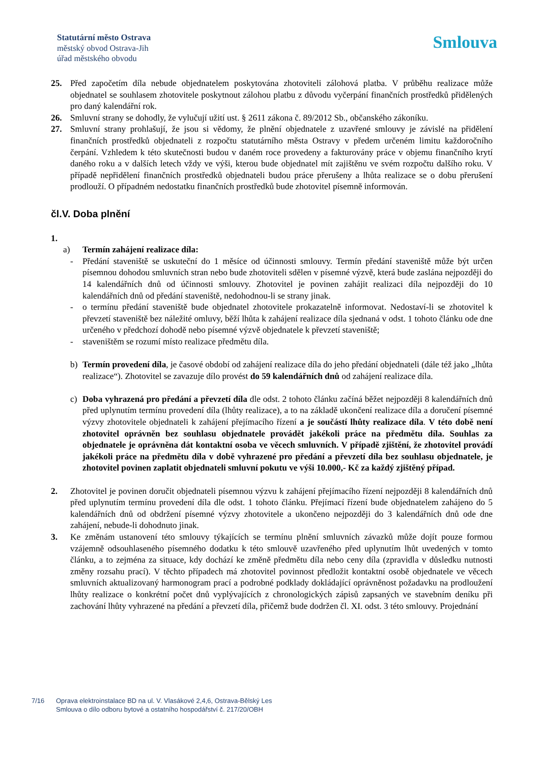Statutární město Ostrava
městský obvod Ostrava-Jih
úřad městského obvodu
Smlouva
25. Před započetím díla nebude objednatelem poskytována zhotoviteli zálohová platba. V průběhu realizace může objednatel se souhlasem zhotovitele poskytnout zálohou platbu z důvodu vyčerpání finančních prostředků přidělených pro daný kalendářní rok.
26. Smluvní strany se dohodly, že vylučují užití ust. § 2611 zákona č. 89/2012 Sb., občanského zákoníku.
27. Smluvní strany prohlašují, že jsou si vědomy, že plnění objednatele z uzavřené smlouvy je závislé na přidělení finančních prostředků objednateli z rozpočtu statutárního města Ostravy v předem určeném limitu každoročního čerpání. Vzhledem k této skutečnosti budou v daném roce provedeny a fakturovány práce v objemu finančního krytí daného roku a v dalších letech vždy ve výši, kterou bude objednatel mít zajištěnu ve svém rozpočtu dalšího roku. V případě nepřidělení finančních prostředků objednateli budou práce přerušeny a lhůta realizace se o dobu přerušení prodlouží. O případném nedostatku finančních prostředků bude zhotovitel písemně informován.
čl.V. Doba plnění
1.
a) Termín zahájení realizace díla:
- Předání staveniště se uskuteční do 1 měsíce od účinnosti smlouvy. Termín předání staveniště může být určen písemnou dohodou smluvních stran nebo bude zhotoviteli sdělen v písemné výzvě, která bude zaslána nejpozději do 14 kalendářních dnů od účinnosti smlouvy. Zhotovitel je povinen zahájit realizaci díla nejpozději do 10 kalendářních dnů od předání staveniště, nedohodnou-li se strany jinak.
- o termínu předání staveniště bude objednatel zhotovitele prokazatelně informovat. Nedostaví-li se zhotovitel k převzetí staveniště bez náležité omluvy, běží lhůta k zahájení realizace díla sjednaná v odst. 1 tohoto článku ode dne určeného v předchozí dohodě nebo písemné výzvě objednatele k převzetí staveniště;
- staveništěm se rozumí místo realizace předmětu díla.
b) Termín provedení díla, je časové období od zahájení realizace díla do jeho předání objednateli (dále též jako „lhůta realizace“). Zhotovitel se zavazuje dílo provést do 59 kalendářních dnů od zahájení realizace díla.
c) Doba vyhrazená pro předání a převzetí díla dle odst. 2 tohoto článku začíná běžet nejpozději 8 kalendářních dnů před uplynutím termínu provedení díla (lhůty realizace), a to na základě ukončení realizace díla a doručení písemné výzvy zhotovitele objednateli k zahájení přejímacího řízení a je součástí lhůty realizace díla. V této době není zhotovitel oprávněn bez souhlasu objednatele provádět jakékoli práce na předmětu díla. Souhlas za objednatele je oprávněna dát kontaktní osoba ve věcech smluvních. V případě zjištění, že zhotovitel provádí jakékoli práce na předmětu díla v době vyhrazené pro předání a převzetí díla bez souhlasu objednatele, je zhotovitel povinen zaplatit objednateli smluvní pokutu ve výši 10.000,- Kč za každý zjištěný případ.
2. Zhotovitel je povinen doručit objednateli písemnou výzvu k zahájení přejímacího řízení nejpozději 8 kalendářních dnů před uplynutím termínu provedení díla dle odst. 1 tohoto článku. Přejímací řízení bude objednatelem zahájeno do 5 kalendářních dnů od obdržení písemné výzvy zhotovitele a ukončeno nejpozději do 3 kalendářních dnů ode dne zahájení, nebude-li dohodnuto jinak.
3. Ke změnám ustanovení této smlouvy týkajících se termínu plnění smluvních závazků může dojít pouze formou vzájemně odsouhlaseného písemného dodatku k této smlouvě uzavřeného před uplynutím lhůt uvedených v tomto článku, a to zejména za situace, kdy dochází ke změně předmětu díla nebo ceny díla (zpravidla v důsledku nutnosti změny rozsahu prací). V těchto případech má zhotovitel povinnost předložit kontaktní osobě objednatele ve věcech smluvních aktualizovaný harmonogram prací a podrobné podklady dokládající oprávněnost požadavku na prodloužení lhůty realizace o konkrétní počet dnů vyplývajících z chronologických zápisů zapsaných ve stavebním deníku při zachování lhůty vyhrazené na předání a převzetí díla, přičemž bude dodržen čl. XI. odst. 3 této smlouvy. Projednání
7/16 Oprava elektroinstalace BD na ul. V. Vlasákové 2,4,6, Ostrava-Bělský Les
Smlouva o dílo odboru bytové a ostatního hospodářství č. 217/20/OBH